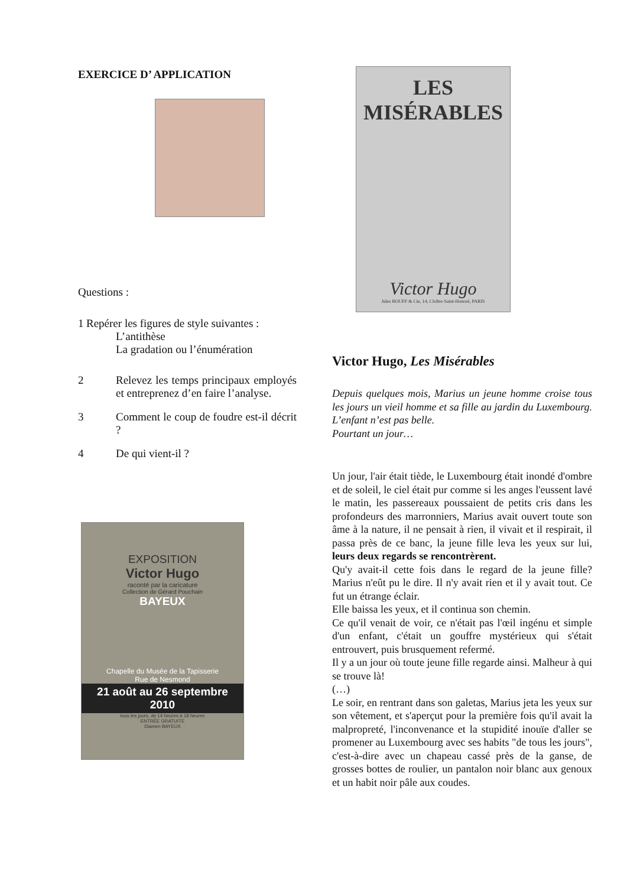EXERCICE D’ APPLICATION
Questions :
1 Repérer les figures de style suivantes :
L’antithèse
La gradation ou l’énumération
2 Relevez les temps principaux employés et entreprenez d’en faire l’analyse.
3 Comment le coup de foudre est-il décrit ?
4 De qui vient-il ?
EXPOSITION
Victor Hugo
raconté par la caricature
Collection de Gérard Pouchain
BAYEUX
Chapelle du Musée de la Tapisserie
Rue de Nesmond
21 août au 26 septembre 2010
tous les jours, de 14 heures à 18 heures
ENTRÉE GRATUITE
Diamen BAYEUX
LES MISÉRABLES
Victor Hugo
Jules ROUFF & Cie, 14, Cloître-Saint-Honoré, PARIS
Victor Hugo, Les Misérables
Depuis quelques mois, Marius un jeune homme croise tous les jours un vieil homme et sa fille au jardin du Luxembourg. L’enfant n’est pas belle.
Pourtant un jour…
Un jour, l'air était tiède, le Luxembourg était inondé d'ombre et de soleil, le ciel était pur comme si les anges l'eussent lavé le matin, les passereaux poussaient de petits cris dans les profondeurs des marronniers, Marius avait ouvert toute son âme à la nature, il ne pensait à rien, il vivait et il respirait, il passa près de ce banc, la jeune fille leva les yeux sur lui, leurs deux regards se rencontrèrent.
Qu'y avait-il cette fois dans le regard de la jeune fille? Marius n'eût pu le dire. Il n'y avait rien et il y avait tout. Ce fut un étrange éclair.
Elle baissa les yeux, et il continua son chemin.
Ce qu'il venait de voir, ce n'était pas l'œil ingénu et simple d'un enfant, c'était un gouffre mystérieux qui s'était entrouvert, puis brusquement refermé.
Il y a un jour où toute jeune fille regarde ainsi. Malheur à qui se trouve là!
(…)
Le soir, en rentrant dans son galetas, Marius jeta les yeux sur son vêtement, et s'aperçut pour la première fois qu'il avait la malpropreté, l'inconvenance et la stupidité inouïe d'aller se promener au Luxembourg avec ses habits "de tous les jours", c'est-à-dire avec un chapeau cassé près de la ganse, de grosses bottes de roulier, un pantalon noir blanc aux genoux et un habit noir pâle aux coudes.